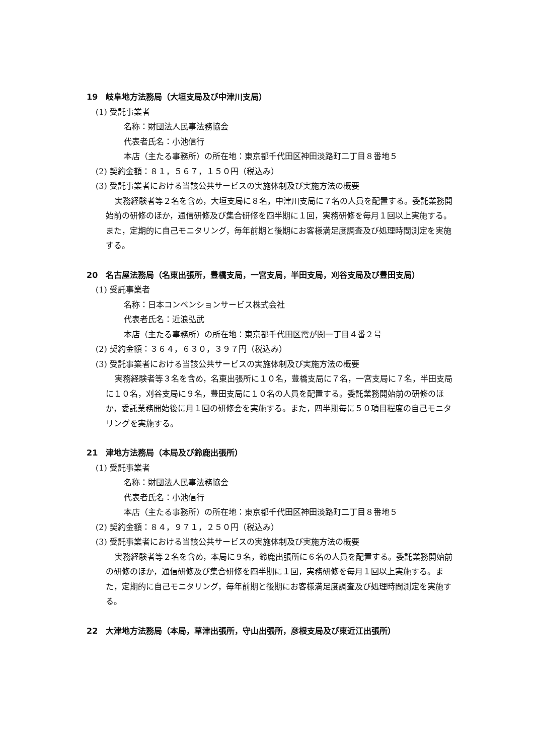19　岐阜地方法務局（大垣支局及び中津川支局）
(1) 受託事業者
名称：財団法人民事法務協会
代表者氏名：小池信行
本店（主たる事務所）の所在地：東京都千代田区神田淡路町二丁目８番地５
(2) 契約金額：８１，５６７，１５０円（税込み）
(3) 受託事業者における当該公共サービスの実施体制及び実施方法の概要
実務経験者等２名を含め，大垣支局に８名，中津川支局に７名の人員を配置する。委託業務開始前の研修のほか，通信研修及び集合研修を四半期に１回，実務研修を毎月１回以上実施する。また，定期的に自己モニタリング，毎年前期と後期にお客様満足度調査及び処理時間測定を実施する。
20　名古屋法務局（名東出張所，豊橋支局，一宮支局，半田支局，刈谷支局及び豊田支局）
(1) 受託事業者
名称：日本コンベンションサービス株式会社
代表者氏名：近浪弘武
本店（主たる事務所）の所在地：東京都千代田区霞が関一丁目４番２号
(2) 契約金額：３６４，６３０，３９７円（税込み）
(3) 受託事業者における当該公共サービスの実施体制及び実施方法の概要
実務経験者等３名を含め，名東出張所に１０名，豊橋支局に７名，一宮支局に７名，半田支局に１０名，刈谷支局に９名，豊田支局に１０名の人員を配置する。委託業務開始前の研修のほか，委託業務開始後に月１回の研修会を実施する。また，四半期毎に５０項目程度の自己モニタリングを実施する。
21　津地方法務局（本局及び鈴鹿出張所）
(1) 受託事業者
名称：財団法人民事法務協会
代表者氏名：小池信行
本店（主たる事務所）の所在地：東京都千代田区神田淡路町二丁目８番地５
(2) 契約金額：８４，９７１，２５０円（税込み）
(3) 受託事業者における当該公共サービスの実施体制及び実施方法の概要
実務経験者等２名を含め，本局に９名，鈴鹿出張所に６名の人員を配置する。委託業務開始前の研修のほか，通信研修及び集合研修を四半期に１回，実務研修を毎月１回以上実施する。また，定期的に自己モニタリング，毎年前期と後期にお客様満足度調査及び処理時間測定を実施する。
22　大津地方法務局（本局，草津出張所，守山出張所，彦根支局及び東近江出張所）